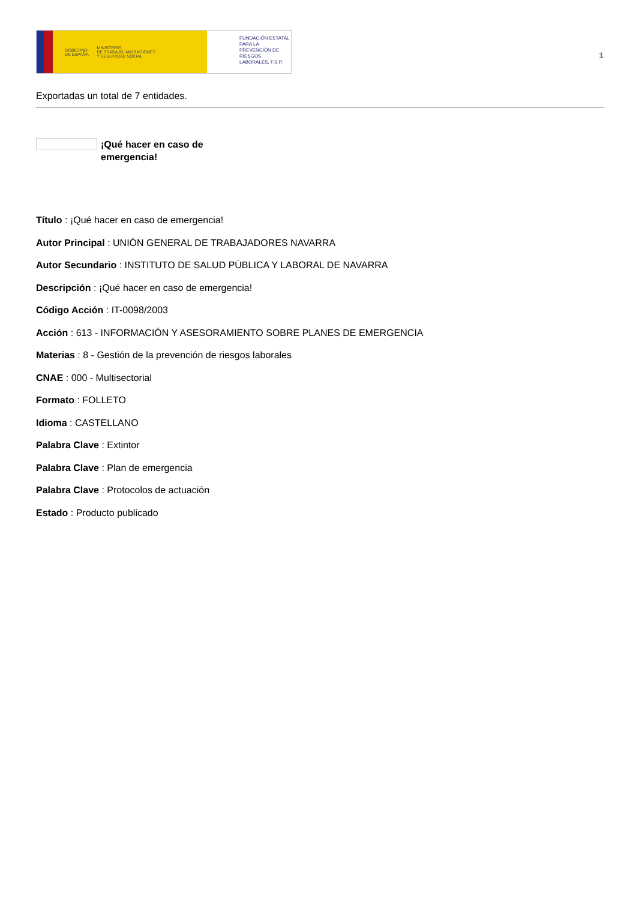GOBIERNO
DE ESPAÑA MINISTERIO
DE TRABAJO, MIGRACIONES
Y SEGURIDAD SOCIAL
FUNDACIÓN ESTATAL PARA LA PREVENCIÓN DE RIESGOS LABORALES, F.S.P.
1
Exportadas un total de 7 entidades.
¡Qué hacer en caso de emergencia!
Título : ¡Qué hacer en caso de emergencia!
Autor Principal : UNIÓN GENERAL DE TRABAJADORES NAVARRA
Autor Secundario : INSTITUTO DE SALUD PÚBLICA Y LABORAL DE NAVARRA
Descripción : ¡Qué hacer en caso de emergencia!
Código Acción : IT-0098/2003
Acción : 613 - INFORMACIÓN Y ASESORAMIENTO SOBRE PLANES DE EMERGENCIA
Materias : 8 - Gestión de la prevención de riesgos laborales
CNAE : 000 - Multisectorial
Formato : FOLLETO
Idioma : CASTELLANO
Palabra Clave : Extintor
Palabra Clave : Plan de emergencia
Palabra Clave : Protocolos de actuación
Estado : Producto publicado